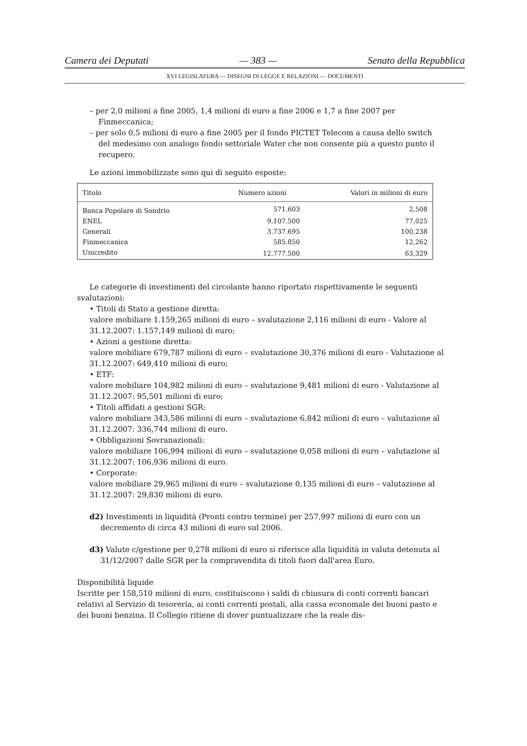Camera dei Deputati — 383 — Senato della Repubblica
XVI LEGISLATURA — DISEGNI DI LEGGE E RELAZIONI — DOCUMENTI
– per 2,0 milioni a fine 2005, 1,4 milioni di euro a fine 2006 e 1,7 a fine 2007 per Finmeccanica;
– per solo 0,5 milioni di euro a fine 2005 per il fondo PICTET Telecom a causa dello switch del medesimo con analogo fondo settoriale Water che non consente più a questo punto il recupero.
Le azioni immobilizzate sono qui di seguito esposte:
| Titolo | Numero azioni | Valori in milioni di euro |
| --- | --- | --- |
| Banca Popolare di Sondrio | 571.603 | 2,508 |
| ENEL | 9.107.500 | 77,025 |
| Generali | 3.737.695 | 100,238 |
| Finmeccanica | 585.850 | 12,262 |
| Unicredito | 12.777.500 | 63,329 |
Le categorie di investimenti del circolante hanno riportato rispettivamente le seguenti
svalutazioni:
• Titoli di Stato a gestione diretta:
valore mobiliare 1.159,265 milioni di euro – svalutazione 2,116 milioni di euro - Valore al 31.12.2007: 1.157,149 milioni di euro;
• Azioni a gestione diretta:
valore mobiliare 679,787 milioni di euro – svalutazione 30,376 milioni di euro - Valutazione al 31.12.2007: 649,410 milioni di euro;
• ETF:
valore mobiliare 104,982 milioni di euro – svalutazione 9,481 milioni di euro - Valutazione al 31.12.2007: 95,501 milioni di euro;
• Titoli affidati a gestioni SGR:
valore mobiliare 343,586 milioni di euro – svalutazione 6,842 milioni di euro – valutazione al 31.12.2007: 336,744 milioni di euro.
• Obbligazioni Sovranazionali:
valore mobiliare 106,994 milioni di euro – svalutazione 0,058 milioni di euro – valutazione al 31.12.2007: 106,936 milioni di euro.
• Corporate:
valore mobiliare 29,965 milioni di euro – svalutazione 0,135 milioni di euro – valutazione al 31.12.2007: 29,830 milioni di euro.
d2) Investimenti in liquidità (Pronti contro termine) per 257,997 milioni di euro con un decremento di circa 43 milioni di euro sul 2006.
d3) Valute c/gestione per 0,278 milioni di euro si riferisce alla liquidità in valuta detenuta al 31/12/2007 dalle SGR per la compravendita di titoli fuori dall'area Euro.
Disponibilità liquide
Iscritte per 158,510 milioni di euro, costituiscono i saldi di chiusura di conti correnti bancari relativi al Servizio di tesoreria, ai conti correnti postali, alla cassa economale dei buoni pasto e dei buoni benzina. Il Collegio ritiene di dover puntualizzare che la reale dis-